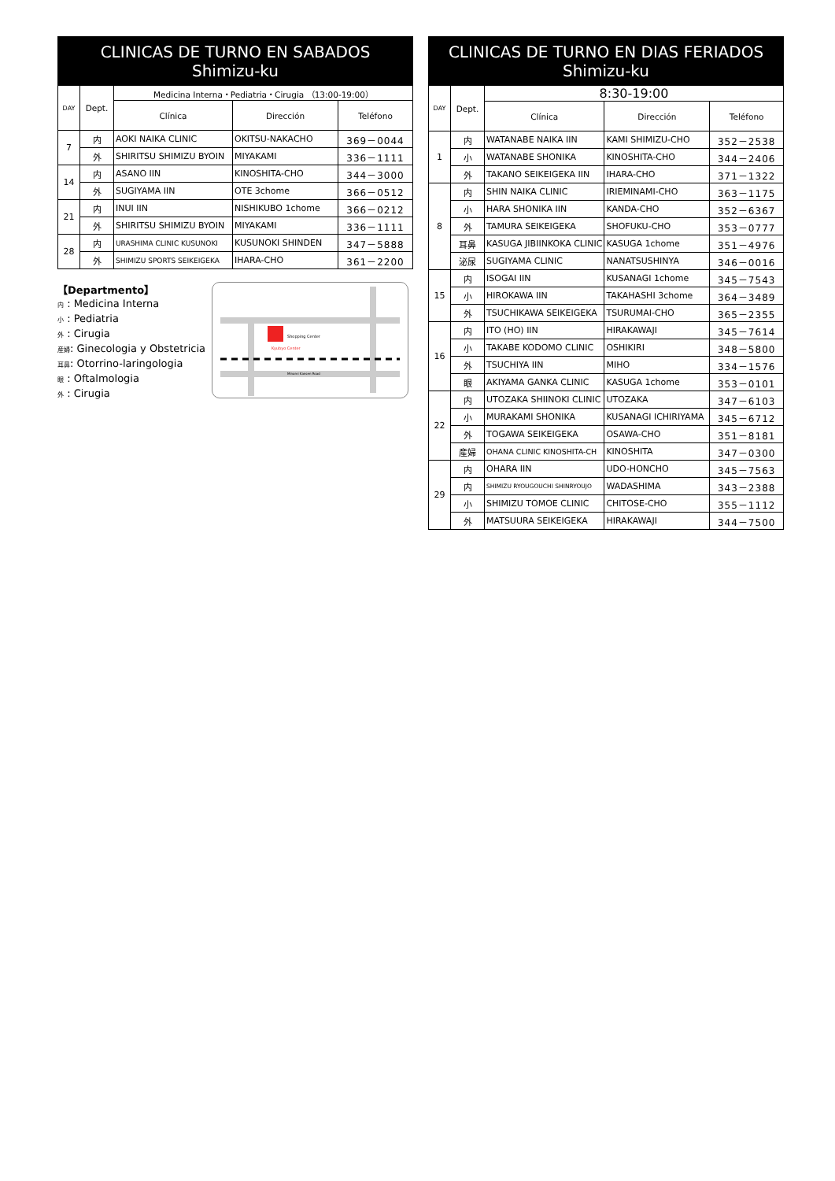CLINICAS DE TURNO EN SABADOS
Shimizu-ku
| DAY | Dept. | Medicina Interna・Pediatria・Cirugia （13:00-19:00） | | |
| --- | --- | --- | --- | --- |
| | | Clínica | Dirección | Teléfono |
| 7 | 内 | AOKI NAIKA CLINIC | OKITSU-NAKACHO | 369－0044 |
| | 外 | SHIRITSU SHIMIZU BYOIN | MIYAKAMI | 336－1111 |
| 14 | 内 | ASANO IIN | KINOSHITA-CHO | 344－3000 |
| | 外 | SUGIYAMA IIN | OTE 3chome | 366－0512 |
| 21 | 内 | INUI IIN | NISHIKUBO 1chome | 366－0212 |
| | 外 | SHIRITSU SHIMIZU BYOIN | MIYAKAMI | 336－1111 |
| 28 | 内 | URASHIMA CLINIC KUSUNOKI | KUSUNOKI SHINDEN | 347－5888 |
| | 外 | SHIMIZU SPORTS SEIKEIGEKA | IHARA-CHO | 361－2200 |
【Departmento】
内 : Medicina Interna
小 : Pediatria
外 : Cirugia
産婦: Ginecologia y Obstetricia
耳鼻: Otorrino-laringologia
眼 : Oftalmologia
外 : Cirugia
Shopping Center
Kyubyo Center
Minami Kansen Road
CLINICAS DE TURNO EN DIAS FERIADOS
Shimizu-ku
| DAY | Dept. | 8:30-19:00 | | |
| --- | --- | --- | --- | --- |
| | | Clínica | Dirección | Teléfono |
| 1 | 内 | WATANABE NAIKA IIN | KAMI SHIMIZU-CHO | 352－2538 |
| | 小 | WATANABE SHONIKA | KINOSHITA-CHO | 344－2406 |
| | 外 | TAKANO SEIKEIGEKA IIN | IHARA-CHO | 371－1322 |
| 8 | 内 | SHIN NAIKA CLINIC | IRIEMINAMI-CHO | 363－1175 |
| | 小 | HARA SHONIKA IIN | KANDA-CHO | 352－6367 |
| | 外 | TAMURA SEIKEIGEKA | SHOFUKU-CHO | 353－0777 |
| | 耳鼻 | KASUGA JIBIINKOKA CLINIC | KASUGA 1chome | 351－4976 |
| | 泌尿 | SUGIYAMA CLINIC | NANATSUSHINYA | 346－0016 |
| 15 | 内 | ISOGAI IIN | KUSANAGI 1chome | 345－7543 |
| | 小 | HIROKAWA IIN | TAKAHASHI 3chome | 364－3489 |
| | 外 | TSUCHIKAWA SEIKEIGEKA | TSURUMAI-CHO | 365－2355 |
| 16 | 内 | ITO (HO) IIN | HIRAKAWAJI | 345－7614 |
| | 小 | TAKABE KODOMO CLINIC | OSHIKIRI | 348－5800 |
| | 外 | TSUCHIYA IIN | MIHO | 334－1576 |
| | 眼 | AKIYAMA GANKA CLINIC | KASUGA 1chome | 353－0101 |
| 22 | 内 | UTOZAKA SHIINOKI CLINIC | UTOZAKA | 347－6103 |
| | 小 | MURAKAMI SHONIKA | KUSANAGI ICHIRIYAMA | 345－6712 |
| | 外 | TOGAWA SEIKEIGEKA | OSAWA-CHO | 351－8181 |
| | 産婦 | OHANA CLINIC KINOSHITA-CH | KINOSHITA | 347－0300 |
| 29 | 内 | OHARA IIN | UDO-HONCHO | 345－7563 |
| | 内 | SHIMIZU RYOUGOUCHI SHINRYOUJO | WADASHIMA | 343－2388 |
| | 小 | SHIMIZU TOMOE CLINIC | CHITOSE-CHO | 355－1112 |
| | 外 | MATSUURA SEIKEIGEKA | HIRAKAWAJI | 344－7500 |